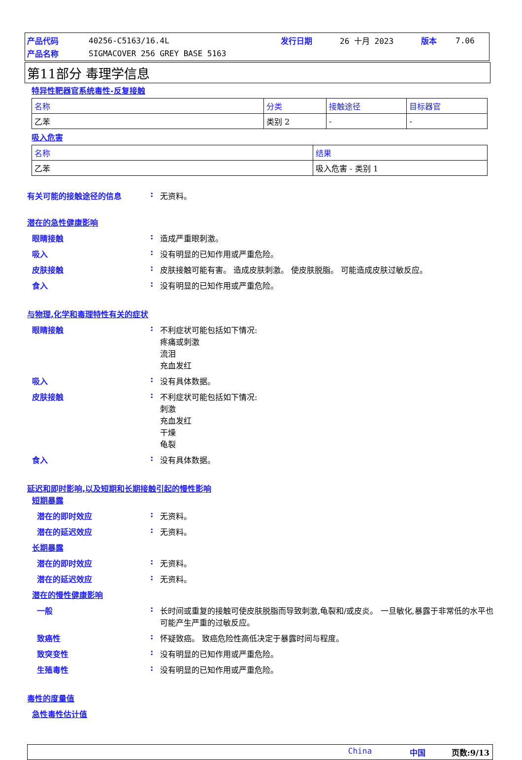| 产品代码 | 40256-C5163/16.4L | 发行日期 | 26 十月 2023 | 版本 | 7.06 |
| 产品名称 | SIGMACOVER 256 GREY BASE 5163 | | | | |
第11部分 毒理学信息
特异性靶器官系统毒性-反复接触
| 名称 | 分类 | 接触途径 | 目标器官 |
| --- | --- | --- | --- |
| 乙苯 | 类别 2 | - | - |
吸入危害
| 名称 | 结果 |
| --- | --- |
| 乙苯 | 吸入危害 - 类别 1 |
有关可能的接触途径的信息 : 无资料。
潜在的急性健康影响
眼睛接触 : 造成严重眼刺激。
吸入 : 没有明显的已知作用或严重危险。
皮肤接触 : 皮肤接触可能有害。 造成皮肤刺激。 使皮肤脱脂。 可能造成皮肤过敏反应。
食入 : 没有明显的已知作用或严重危险。
与物理,化学和毒理特性有关的症状
眼睛接触 : 不利症状可能包括如下情况:
疼痛或刺激
流泪
充血发红
吸入 : 没有具体数据。
皮肤接触 : 不利症状可能包括如下情况:
刺激
充血发红
干燥
龟裂
食入 : 没有具体数据。
延迟和即时影响,以及短期和长期接触引起的慢性影响
短期暴露
潜在的即时效应 : 无资料。
潜在的延迟效应 : 无资料。
长期暴露
潜在的即时效应 : 无资料。
潜在的延迟效应 : 无资料。
潜在的慢性健康影响
一般 : 长时间或重复的接触可使皮肤脱脂而导致刺激,龟裂和/或皮炎。 一旦敏化,暴露于非常低的水平也可能产生严重的过敏反应。
致癌性 : 怀疑致癌。 致癌危险性高低决定于暴露时间与程度。
致突变性 : 没有明显的已知作用或严重危险。
生殖毒性 : 没有明显的已知作用或严重危险。
毒性的度量值
急性毒性估计值
China 中国 页数:9/13